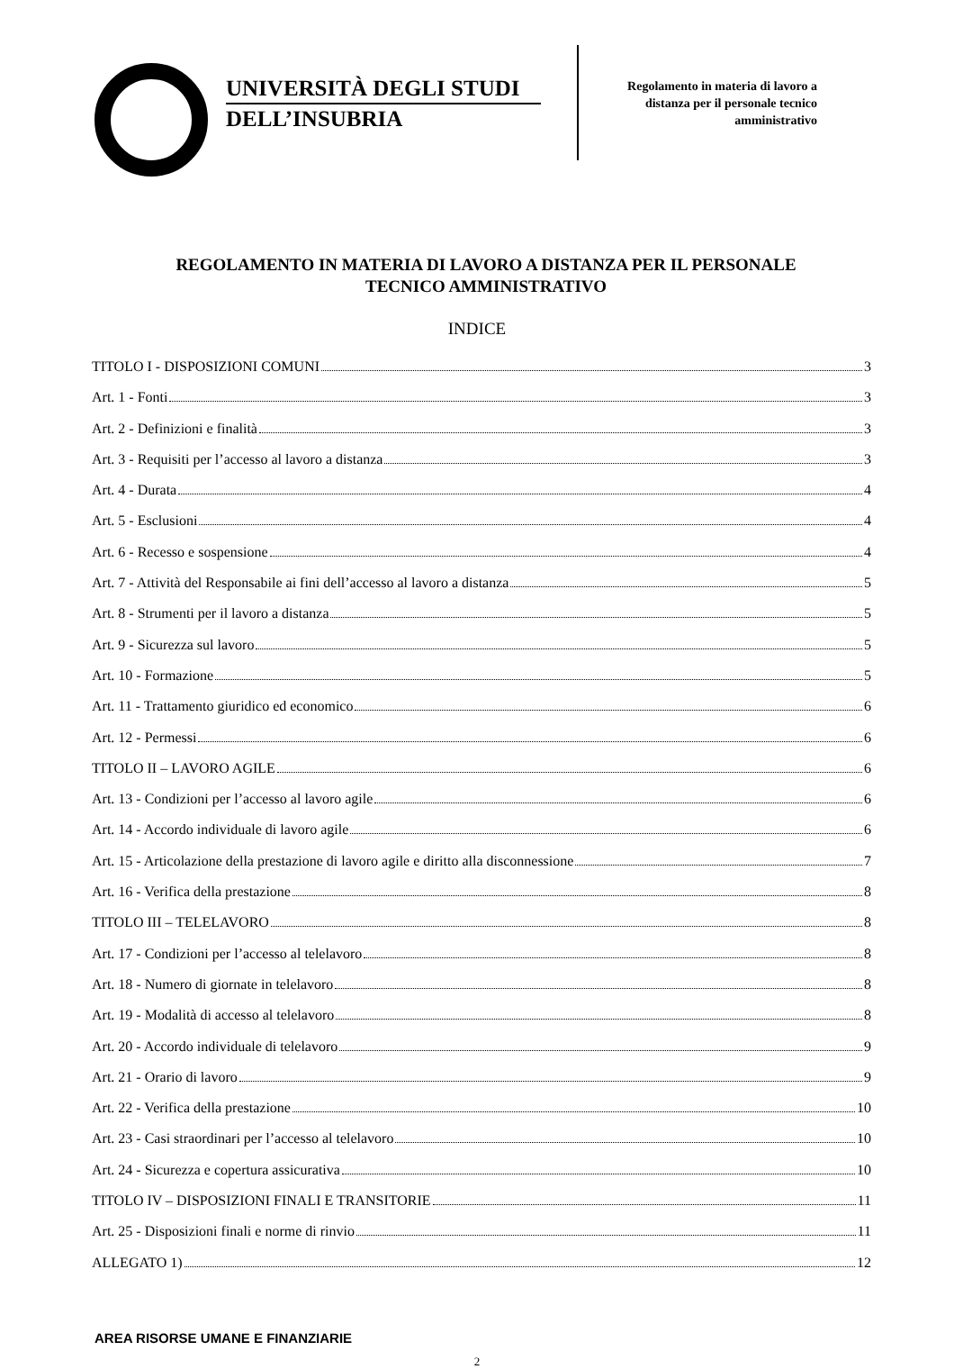UNIVERSITÀ DEGLI STUDI
DELL’INSUBRIA
Regolamento in materia di lavoro a distanza per il personale tecnico amministrativo
REGOLAMENTO IN MATERIA DI LAVORO A DISTANZA PER IL PERSONALE TECNICO AMMINISTRATIVO
INDICE
TITOLO I - DISPOSIZIONI COMUNI 3
Art. 1 - Fonti 3
Art. 2 - Definizioni e finalità 3
Art. 3 - Requisiti per l’accesso al lavoro a distanza 3
Art. 4 - Durata 4
Art. 5 - Esclusioni 4
Art. 6 - Recesso e sospensione 4
Art. 7 - Attività del Responsabile ai fini dell’accesso al lavoro a distanza 5
Art. 8 - Strumenti per il lavoro a distanza 5
Art. 9 - Sicurezza sul lavoro 5
Art. 10 - Formazione 5
Art. 11 - Trattamento giuridico ed economico 6
Art. 12 - Permessi 6
TITOLO II – LAVORO AGILE 6
Art. 13 - Condizioni per l’accesso al lavoro agile 6
Art. 14 - Accordo individuale di lavoro agile 6
Art. 15 - Articolazione della prestazione di lavoro agile e diritto alla disconnessione 7
Art. 16 - Verifica della prestazione 8
TITOLO III – TELELAVORO 8
Art. 17 - Condizioni per l’accesso al telelavoro 8
Art. 18 - Numero di giornate in telelavoro 8
Art. 19 - Modalità di accesso al telelavoro 8
Art. 20 - Accordo individuale di telelavoro 9
Art. 21 - Orario di lavoro 9
Art. 22 - Verifica della prestazione 10
Art. 23 - Casi straordinari per l’accesso al telelavoro 10
Art. 24 - Sicurezza e copertura assicurativa 10
TITOLO IV – DISPOSIZIONI FINALI E TRANSITORIE 11
Art. 25 - Disposizioni finali e norme di rinvio 11
ALLEGATO 1) 12
AREA RISORSE UMANE E FINANZIARIE
2